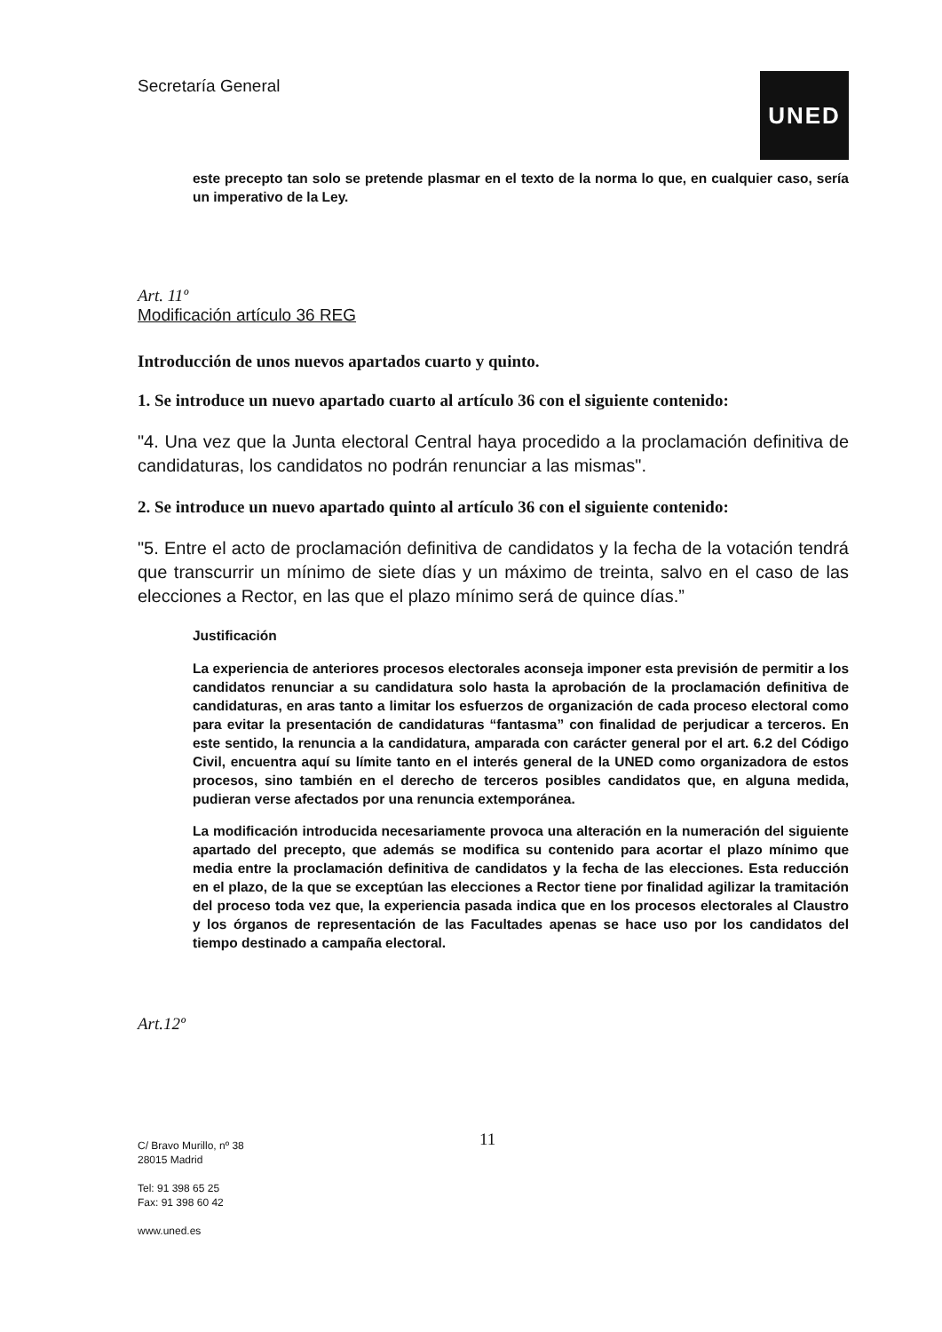Secretaría General
UNED
este precepto tan solo se pretende plasmar en el texto de la norma lo que, en cualquier caso, sería un imperativo de la Ley.
Art. 11º
Modificación artículo 36 REG
Introducción de unos nuevos apartados cuarto y quinto.
1. Se introduce un nuevo apartado cuarto al artículo 36 con el siguiente contenido:
"4. Una vez que la Junta electoral Central haya procedido a la proclamación definitiva de candidaturas, los candidatos no podrán renunciar a las mismas".
2. Se introduce un nuevo apartado quinto al artículo 36 con el siguiente contenido:
"5. Entre el acto de proclamación definitiva de candidatos y la fecha de la votación tendrá que transcurrir un mínimo de siete días y un máximo de treinta, salvo en el caso de las elecciones a Rector, en las que el plazo mínimo será de quince días.”
Justificación
La experiencia de anteriores procesos electorales aconseja imponer esta previsión de permitir a los candidatos renunciar a su candidatura solo hasta la aprobación de la proclamación definitiva de candidaturas, en aras tanto a limitar los esfuerzos de organización de cada proceso electoral como para evitar la presentación de candidaturas “fantasma” con finalidad de perjudicar a terceros. En este sentido, la renuncia a la candidatura, amparada con carácter general por el art. 6.2 del Código Civil, encuentra aquí su límite tanto en el interés general de la UNED como organizadora de estos procesos, sino también en el derecho de terceros posibles candidatos que, en alguna medida, pudieran verse afectados por una renuncia extemporánea.
La modificación introducida necesariamente provoca una alteración en la numeración del siguiente apartado del precepto, que además se modifica su contenido para acortar el plazo mínimo que media entre la proclamación definitiva de candidatos y la fecha de las elecciones. Esta reducción en el plazo, de la que se exceptúan las elecciones a Rector tiene por finalidad agilizar la tramitación del proceso toda vez que, la experiencia pasada indica que en los procesos electorales al Claustro y los órganos de representación de las Facultades apenas se hace uso por los candidatos del tiempo destinado a campaña electoral.
Art.12º
11
C/ Bravo Murillo, nº 38
28015 Madrid
Tel: 91 398 65 25
Fax: 91 398 60 42
www.uned.es